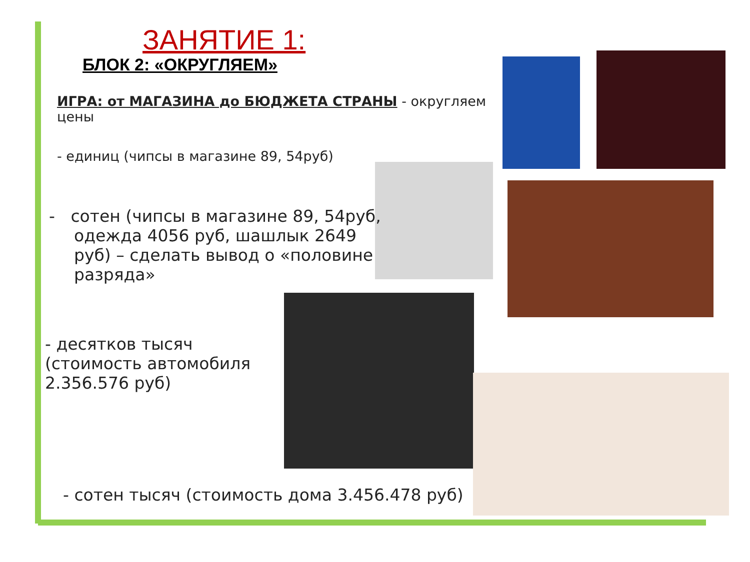ЗАНЯТИЕ 1:
БЛОК 2: «ОКРУГЛЯЕМ»
ИГРА: от МАГАЗИНА до БЮДЖЕТА СТРАНЫ - округляем цены
- единиц (чипсы в магазине 89, 54руб)
- сотен (чипсы в магазине 89, 54руб, одежда 4056 руб, шашлык 2649 руб) – сделать вывод о «половине разряда»
- десятков тысяч (стоимость автомобиля 2.356.576 руб)
- сотен тысяч (стоимость дома 3.456.478 руб)